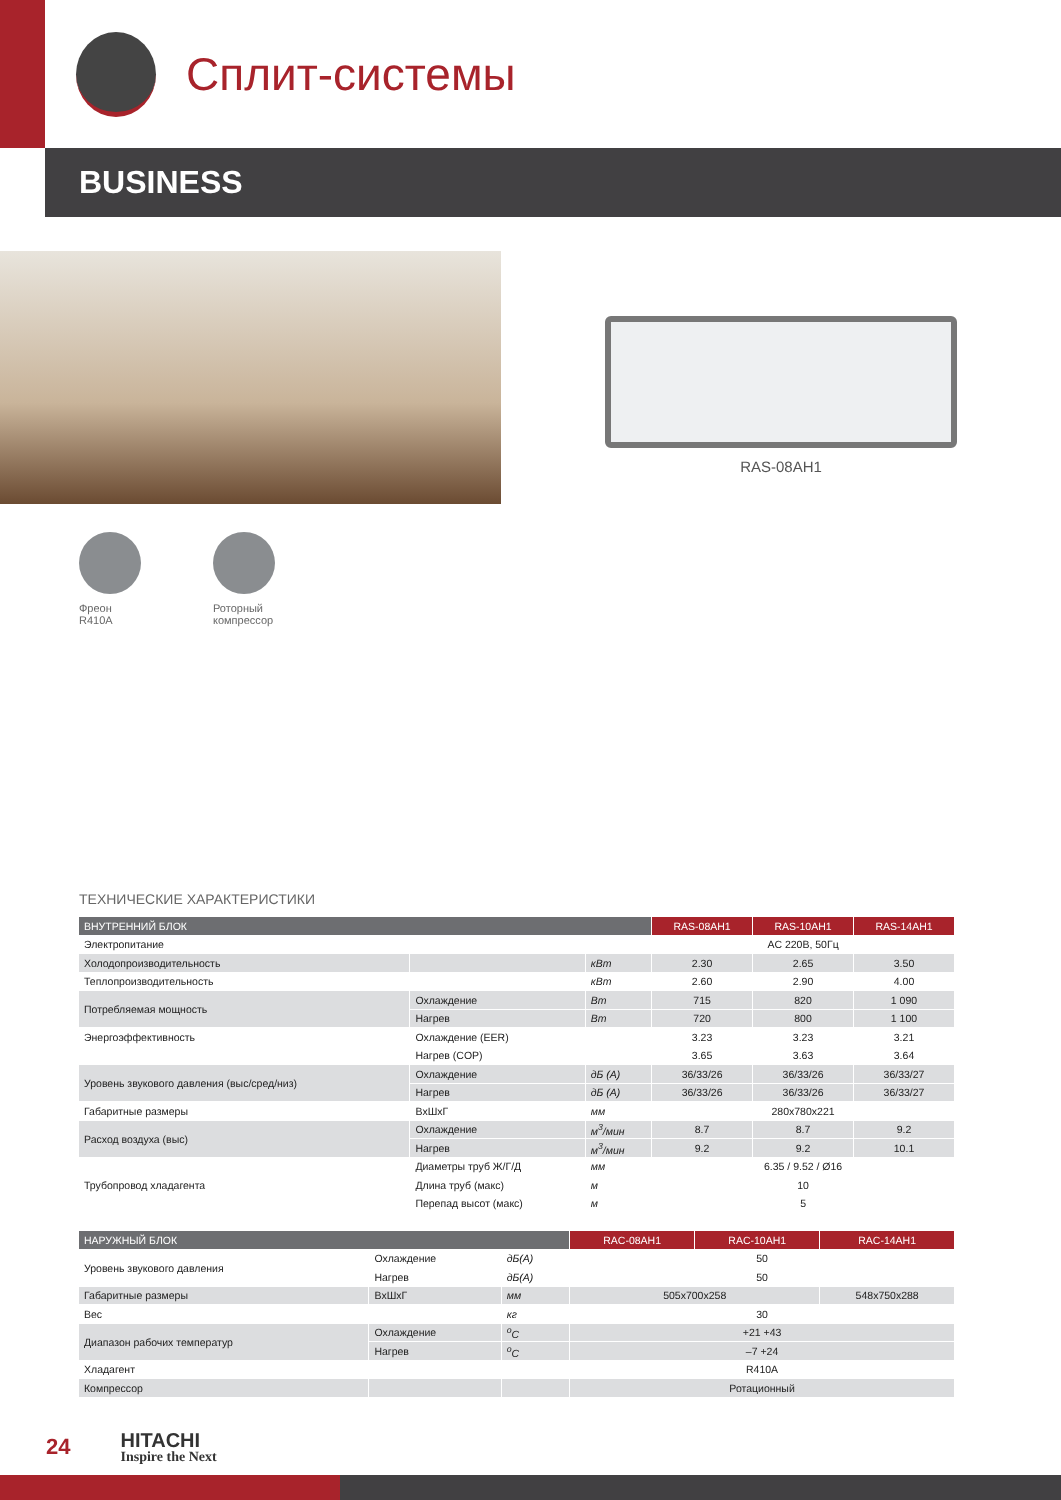Сплит-системы
BUSINESS
RAS-08AH1
Фреон R410A
Роторный компрессор
ТЕХНИЧЕСКИЕ ХАРАКТЕРИСТИКИ
| ВНУТРЕННИЙ БЛОК | | | RAS-08AH1 | RAS-10AH1 | RAS-14AH1 |
| --- | --- | --- | --- | --- | --- |
| Электропитание | | | AC 220В, 50Гц | | |
| Холодопроизводительность | | кВт | 2.30 | 2.65 | 3.50 |
| Теплопроизводительность | | кВт | 2.60 | 2.90 | 4.00 |
| Потребляемая мощность | Охлаждение | Вт | 715 | 820 | 1 090 |
| | Нагрев | Вт | 720 | 800 | 1 100 |
| Энергоэффективность | Охлаждение (EER) | | 3.23 | 3.23 | 3.21 |
| | Нагрев (COP) | | 3.65 | 3.63 | 3.64 |
| Уровень звукового давления (выс/сред/низ) | Охлаждение | дБ (А) | 36/33/26 | 36/33/26 | 36/33/27 |
| | Нагрев | дБ (А) | 36/33/26 | 36/33/26 | 36/33/27 |
| Габаритные размеры | ВxШxГ | мм | 280x780x221 | | |
| Расход воздуха (выс) | Охлаждение | м<sup>3</sup>/мин | 8.7 | 8.7 | 9.2 |
| | Нагрев | м<sup>3</sup>/мин | 9.2 | 9.2 | 10.1 |
| Трубопровод хладагента | Диаметры труб Ж/Г/Д | мм | 6.35 / 9.52 / Ø16 | | |
| | Длина труб (макс) | м | 10 | | |
| | Перепад высот (макс) | м | 5 | | |
| НАРУЖНЫЙ БЛОК | | | RAC-08AH1 | RAC-10AH1 | RAC-14AH1 |
| --- | --- | --- | --- | --- | --- |
| Уровень звукового давления | Охлаждение | дБ(А) | 50 | | |
| | Нагрев | дБ(А) | 50 | | |
| Габаритные размеры | ВxШxГ | мм | 505x700x258 | | 548x750x288 |
| Вес | | кг | 30 | | |
| Диапазон рабочих температур | Охлаждение | <sup>o</sup> C | +21 +43 | | |
| | Нагрев | <sup>o</sup> C | –7 +24 | | |
| Хладагент | | | R410A | | |
| Компрессор | | | Ротационный | | |
24
HITACHI
Inspire the Next